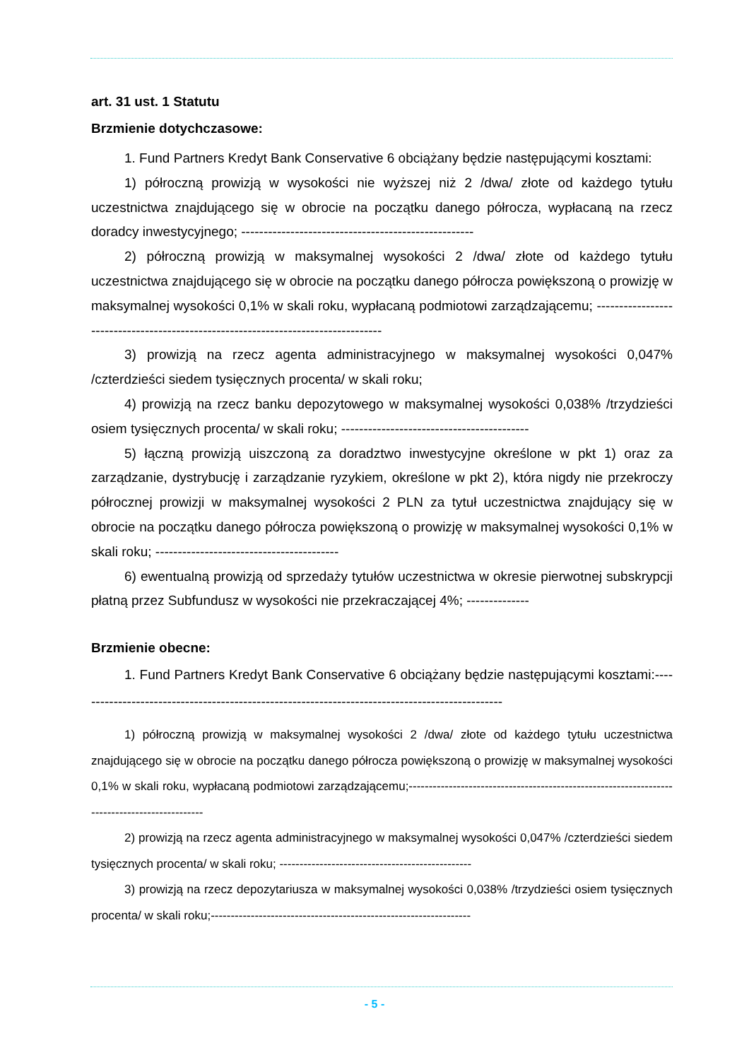art. 31 ust. 1 Statutu
Brzmienie dotychczasowe:
1. Fund Partners Kredyt Bank Conservative 6 obciążany będzie następującymi kosztami:
1) półroczną prowizją w wysokości nie wyższej niż 2 /dwa/ złote od każdego tytułu uczestnictwa znajdującego się w obrocie na początku danego półrocza, wypłacaną na rzecz doradcy inwestycyjnego; ----------------------------------------------------
2) półroczną prowizją w maksymalnej wysokości 2 /dwa/ złote od każdego tytułu uczestnictwa znajdującego się w obrocie na początku danego półrocza powiększoną o prowizję w maksymalnej wysokości 0,1% w skali roku, wypłacaną podmiotowi zarządzającemu; ----------------------------------------------------------------------------------
3) prowizją na rzecz agenta administracyjnego w maksymalnej wysokości 0,047% /czterdzieści siedem tysięcznych procenta/ w skali roku;
4) prowizją na rzecz banku depozytowego w maksymalnej wysokości 0,038% /trzydzieści osiem tysięcznych procenta/ w skali roku; ------------------------------------------
5) łączną prowizją uiszczoną za doradztwo inwestycyjne określone w pkt 1) oraz za zarządzanie, dystrybucję i zarządzanie ryzykiem, określone w pkt 2), która nigdy nie przekroczy półrocznej prowizji w maksymalnej wysokości 2 PLN za tytuł uczestnictwa znajdujący się w obrocie na początku danego półrocza powiększoną o prowizję w maksymalnej wysokości 0,1% w skali roku; -----------------------------------------
6) ewentualną prowizją od sprzedaży tytułów uczestnictwa w okresie pierwotnej subskrypcji płatną przez Subfundusz w wysokości nie przekraczającej 4%; --------------
Brzmienie obecne:
1. Fund Partners Kredyt Bank Conservative 6 obciążany będzie następującymi kosztami:------------------------------------------------------------------------------------------------
1) półroczną prowizją w maksymalnej wysokości 2 /dwa/ złote od każdego tytułu uczestnictwa znajdującego się w obrocie na początku danego półrocza powiększoną o prowizję w maksymalnej wysokości 0,1% w skali roku, wypłacaną podmiotowi zarządzającemu;----------------------------------------------------------------------------------------------
2) prowizją na rzecz agenta administracyjnego w maksymalnej wysokości 0,047% /czterdzieści siedem tysięcznych procenta/ w skali roku; ------------------------------------------------
3) prowizją na rzecz depozytariusza w maksymalnej wysokości 0,038% /trzydzieści osiem tysięcznych procenta/ w skali roku;-----------------------------------------------------------------
- 5 -